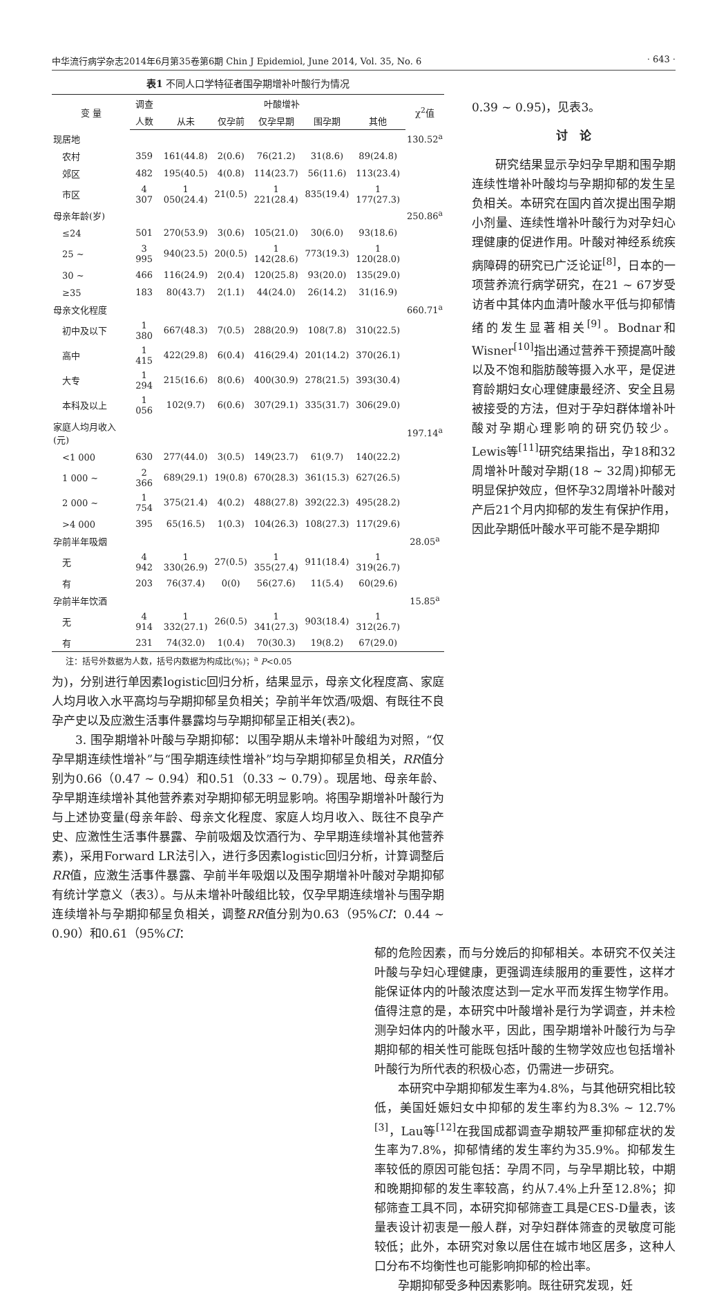中华流行病学杂志2014年6月第35卷第6期 Chin J Epidemiol, June 2014, Vol. 35, No. 6 · 643 ·
表1 不同人口学特征者围孕期增补叶酸行为情况
| 变 量 | 调查 | 叶酸增补 | | | | | χ<sup>2</sup>值 |
| --- | --- | --- | --- | --- | --- | --- | --- |
| | 人数 | 从未 | 仅孕前 | 仅孕早期 | 围孕期 | 其他 | |
| 现居地 | | | | | | | 130.52<sup>a</sup> |
| 农村 | 359 | 161(44.8) | 2(0.6) | 76(21.2) | 31(8.6) | 89(24.8) | |
| 郊区 | 482 | 195(40.5) | 4(0.8) | 114(23.7) | 56(11.6) | 113(23.4) | |
| 市区 | 4 307 | 1 050(24.4) | 21(0.5) | 1 221(28.4) | 835(19.4) | 1 177(27.3) | |
| 母亲年龄(岁) | | | | | | | 250.86<sup>a</sup> |
| ≤24 | 501 | 270(53.9) | 3(0.6) | 105(21.0) | 30(6.0) | 93(18.6) | |
| 25 ~ | 3 995 | 940(23.5) | 20(0.5) | 1 142(28.6) | 773(19.3) | 1 120(28.0) | |
| 30 ~ | 466 | 116(24.9) | 2(0.4) | 120(25.8) | 93(20.0) | 135(29.0) | |
| ≥35 | 183 | 80(43.7) | 2(1.1) | 44(24.0) | 26(14.2) | 31(16.9) | |
| 母亲文化程度 | | | | | | | 660.71<sup>a</sup> |
| 初中及以下 | 1 380 | 667(48.3) | 7(0.5) | 288(20.9) | 108(7.8) | 310(22.5) | |
| 高中 | 1 415 | 422(29.8) | 6(0.4) | 416(29.4) | 201(14.2) | 370(26.1) | |
| 大专 | 1 294 | 215(16.6) | 8(0.6) | 400(30.9) | 278(21.5) | 393(30.4) | |
| 本科及以上 | 1 056 | 102(9.7) | 6(0.6) | 307(29.1) | 335(31.7) | 306(29.0) | |
| 家庭人均月收入(元) | | | | | | | 197.14<sup>a</sup> |
| <1 000 | 630 | 277(44.0) | 3(0.5) | 149(23.7) | 61(9.7) | 140(22.2) | |
| 1 000 ~ | 2 366 | 689(29.1) | 19(0.8) | 670(28.3) | 361(15.3) | 627(26.5) | |
| 2 000 ~ | 1 754 | 375(21.4) | 4(0.2) | 488(27.8) | 392(22.3) | 495(28.2) | |
| >4 000 | 395 | 65(16.5) | 1(0.3) | 104(26.3) | 108(27.3) | 117(29.6) | |
| 孕前半年吸烟 | | | | | | | 28.05<sup>a</sup> |
| 无 | 4 942 | 1 330(26.9) | 27(0.5) | 1 355(27.4) | 911(18.4) | 1 319(26.7) | |
| 有 | 203 | 76(37.4) | 0(0) | 56(27.6) | 11(5.4) | 60(29.6) | |
| 孕前半年饮酒 | | | | | | | 15.85<sup>a</sup> |
| 无 | 4 914 | 1 332(27.1) | 26(0.5) | 1 341(27.3) | 903(18.4) | 1 312(26.7) | |
| 有 | 231 | 74(32.0) | 1(0.4) | 70(30.3) | 19(8.2) | 67(29.0) | |
注：括号外数据为人数，括号内数据为构成比(%)；<sup>a</sup> P<0.05
为)，分别进行单因素logistic回归分析，结果显示，母亲文化程度高、家庭人均月收入水平高均与孕期抑郁呈负相关；孕前半年饮酒/吸烟、有既往不良孕产史以及应激生活事件暴露均与孕期抑郁呈正相关(表2)。
3. 围孕期增补叶酸与孕期抑郁：以围孕期从未增补叶酸组为对照，“仅孕早期连续性增补”与“围孕期连续性增补”均与孕期抑郁呈负相关，RR值分别为0.66（0.47 ~ 0.94）和0.51（0.33 ~ 0.79）。现居地、母亲年龄、孕早期连续增补其他营养素对孕期抑郁无明显影响。将围孕期增补叶酸行为与上述协变量(母亲年龄、母亲文化程度、家庭人均月收入、既往不良孕产史、应激性生活事件暴露、孕前吸烟及饮酒行为、孕早期连续增补其他营养素)，采用Forward LR法引入，进行多因素logistic回归分析，计算调整后RR值，应激生活事件暴露、孕前半年吸烟以及围孕期增补叶酸对孕期抑郁有统计学意义（表3）。与从未增补叶酸组比较，仅孕早期连续增补与围孕期连续增补与孕期抑郁呈负相关，调整RR值分别为0.63（95%CI：0.44 ~ 0.90）和0.61（95%CI：
0.39 ~ 0.95)，见表3。
讨　论
研究结果显示孕妇孕早期和围孕期连续性增补叶酸均与孕期抑郁的发生呈负相关。本研究在国内首次提出围孕期小剂量、连续性增补叶酸行为对孕妇心理健康的促进作用。叶酸对神经系统疾病障碍的研究已广泛论证<sup>[8]</sup>，日本的一项营养流行病学研究，在21 ~ 67岁受访者中其体内血清叶酸水平低与抑郁情绪的发生显著相关<sup>[9]</sup>。Bodnar和Wisner<sup>[10]</sup>指出通过营养干预提高叶酸以及不饱和脂肪酸等摄入水平，是促进育龄期妇女心理健康最经济、安全且易被接受的方法，但对于孕妇群体增补叶酸对孕期心理影响的研究仍较少。Lewis等<sup>[11]</sup>研究结果指出，孕18和32周增补叶酸对孕期(18 ~ 32周)抑郁无明显保护效应，但怀孕32周增补叶酸对产后21个月内抑郁的发生有保护作用，因此孕期低叶酸水平可能不是孕期抑
郁的危险因素，而与分娩后的抑郁相关。本研究不仅关注叶酸与孕妇心理健康，更强调连续服用的重要性，这样才能保证体内的叶酸浓度达到一定水平而发挥生物学作用。值得注意的是，本研究中叶酸增补是行为学调查，并未检测孕妇体内的叶酸水平，因此，围孕期增补叶酸行为与孕期抑郁的相关性可能既包括叶酸的生物学效应也包括增补叶酸行为所代表的积极心态，仍需进一步研究。
本研究中孕期抑郁发生率为4.8%，与其他研究相比较低，美国妊娠妇女中抑郁的发生率约为8.3% ~ 12.7%<sup>[3]</sup>，Lau等<sup>[12]</sup>在我国成都调查孕期较严重抑郁症状的发生率为7.8%，抑郁情绪的发生率约为35.9%。抑郁发生率较低的原因可能包括：孕周不同，与孕早期比较，中期和晚期抑郁的发生率较高，约从7.4%上升至12.8%；抑郁筛查工具不同，本研究抑郁筛查工具是CES-D量表，该量表设计初衷是一般人群，对孕妇群体筛查的灵敏度可能较低；此外，本研究对象以居住在城市地区居多，这种人口分布不均衡性也可能影响抑郁的检出率。
孕期抑郁受多种因素影响。既往研究发现，妊